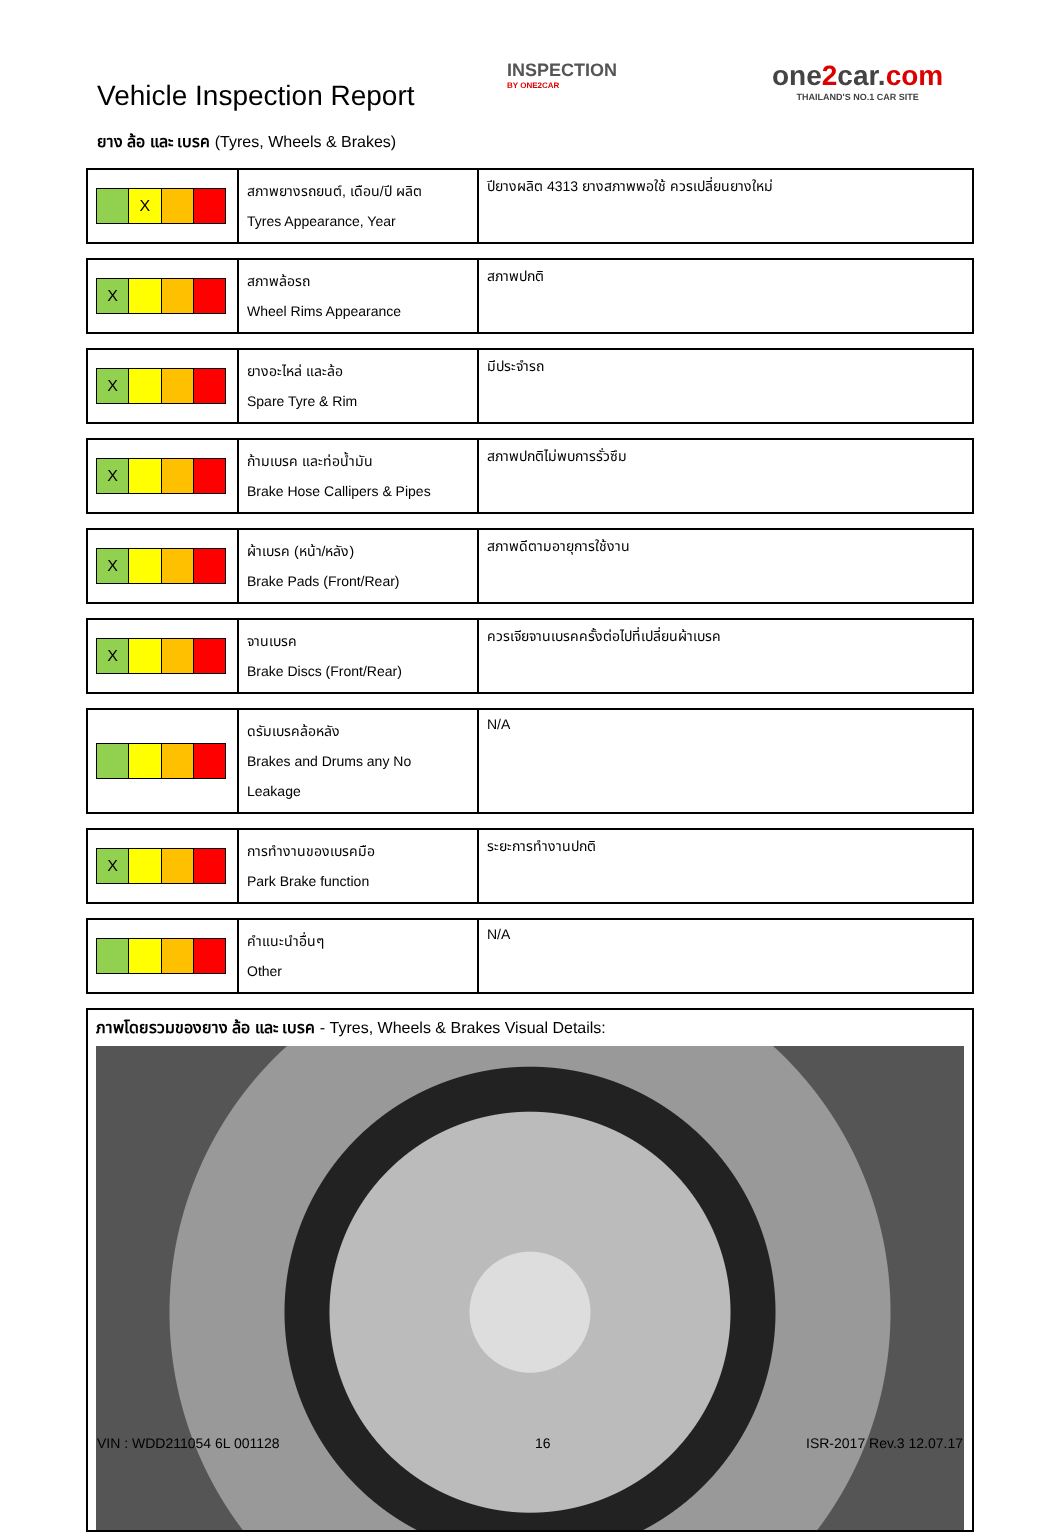Vehicle Inspection Report
ยาง ล้อ และ เบรค (Tyres, Wheels & Brakes)
INSPECTION
BY ONE2CAR
one2car.com
THAILAND'S NO.1 CAR SITE
| X | สภาพยางรถยนต์, เดือน/ปี ผลิต Tyres Appearance, Year | ปียางผลิต 4313 ยางสภาพพอใช้ ควรเปลี่ยนยางใหม่ |
| X | สภาพล้อรถ Wheel Rims Appearance | สภาพปกติ |
| X | ยางอะไหล่ และล้อ Spare Tyre & Rim | มีประจำรถ |
| X | ก้ามเบรค และท่อน้ำมัน Brake Hose Callipers & Pipes | สภาพปกติไม่พบการรั่วซึม |
| X | ผ้าเบรค (หน้า/หลัง) Brake Pads (Front/Rear) | สภาพดีตามอายุการใช้งาน |
| X | จานเบรค Brake Discs (Front/Rear) | ควรเจียจานเบรคครั้งต่อไปที่เปลี่ยนผ้าเบรค |
| | ดรัมเบรคล้อหลัง Brakes and Drums any No Leakage | N/A |
| X | การทำงานของเบรคมือ Park Brake function | ระยะการทำงานปกติ |
| | คำแนะนำอื่นๆ Other | N/A |
ภาพโดยรวมของยาง ล้อ และ เบรค - Tyres, Wheels & Brakes Visual Details:
VIN : WDD211054 6L 001128 16 ISR-2017 Rev.3 12.07.17